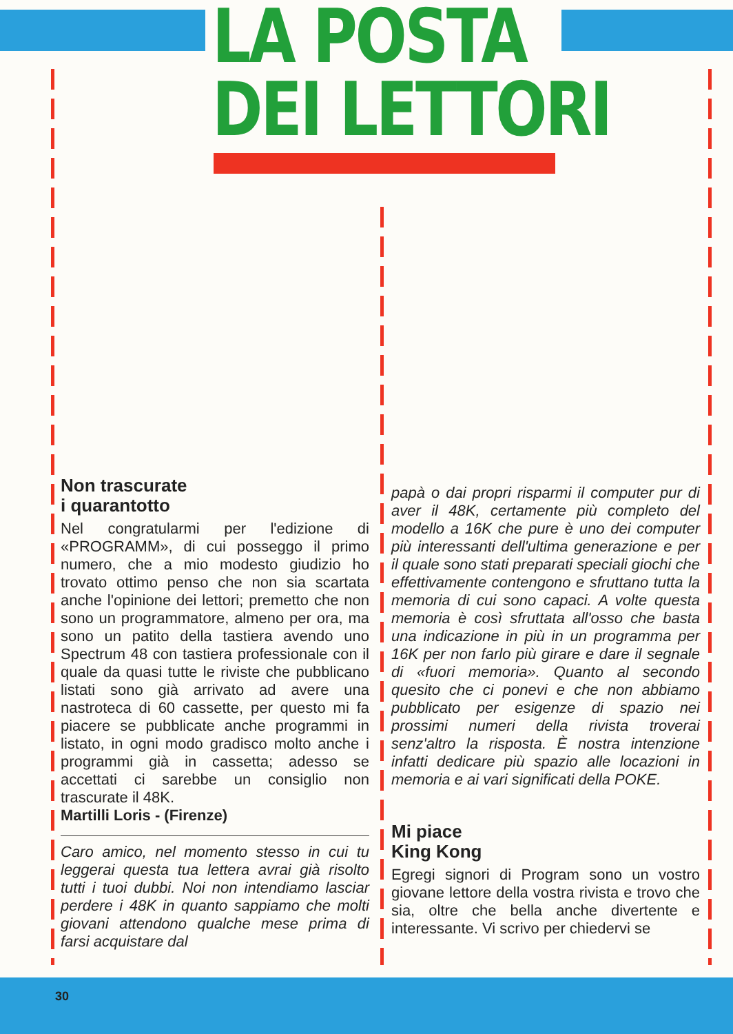LA POSTA
DEI LETTORI
Non trascurate
i quarantotto
Nel congratularmi per l'edizione di «PROGRAMM», di cui posseggo il primo numero, che a mio modesto giudizio ho trovato ottimo penso che non sia scartata anche l'opinione dei lettori; premetto che non sono un programmatore, almeno per ora, ma sono un patito della tastiera avendo uno Spectrum 48 con tastiera professionale con il quale da quasi tutte le riviste che pubblicano listati sono già arrivato ad avere una nastroteca di 60 cassette, per questo mi fa piacere se pubblicate anche programmi in listato, in ogni modo gradisco molto anche i programmi già in cassetta; adesso se accettati ci sarebbe un consiglio non trascurate il 48K.
Martilli Loris - (Firenze)
Caro amico, nel momento stesso in cui tu leggerai questa tua lettera avrai già risolto tutti i tuoi dubbi. Noi non intendiamo lasciar perdere i 48K in quanto sappiamo che molti giovani attendono qualche mese prima di farsi acquistare dal
papà o dai propri risparmi il computer pur di aver il 48K, certamente più completo del modello a 16K che pure è uno dei computer più interessanti dell'ultima generazione e per il quale sono stati preparati speciali giochi che effettivamente contengono e sfruttano tutta la memoria di cui sono capaci. A volte questa memoria è così sfruttata all'osso che basta una indicazione in più in un programma per 16K per non farlo più girare e dare il segnale di «fuori memoria». Quanto al secondo quesito che ci ponevi e che non abbiamo pubblicato per esigenze di spazio nei prossimi numeri della rivista troverai senz'altro la risposta. È nostra intenzione infatti dedicare più spazio alle locazioni in memoria e ai vari significati della POKE.
Mi piace
King Kong
Egregi signori di Program sono un vostro giovane lettore della vostra rivista e trovo che sia, oltre che bella anche divertente e interessante. Vi scrivo per chiedervi se
30